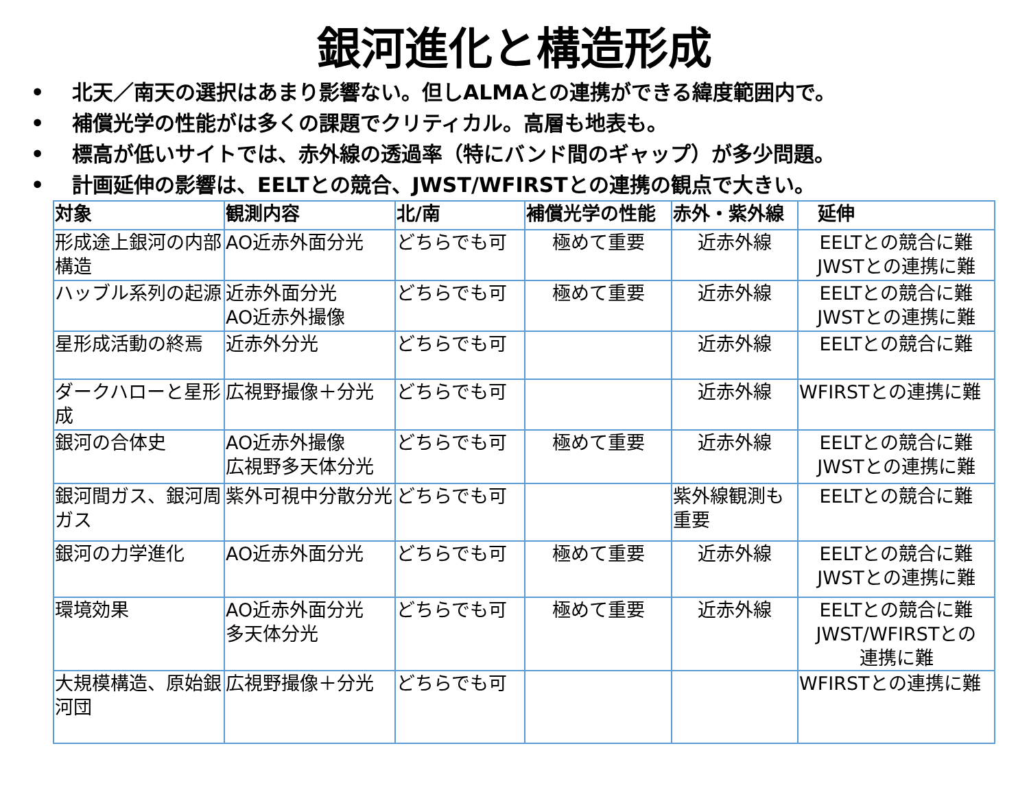銀河進化と構造形成
• 北天／南天の選択はあまり影響ない。但しALMAとの連携ができる緯度範囲内で。
• 補償光学の性能がは多くの課題でクリティカル。高層も地表も。
• 標高が低いサイトでは、赤外線の透過率（特にバンド間のギャップ）が多少問題。
• 計画延伸の影響は、EELTとの競合、JWST/WFIRSTとの連携の観点で大きい。
| 対象 | 観測内容 | 北/南 | 補償光学の性能 | 赤外・紫外線 | 延伸 |
| --- | --- | --- | --- | --- | --- |
| 形成途上銀河の内部構造 | AO近赤外面分光 | どちらでも可 | 極めて重要 | 近赤外線 | EELTとの競合に難 JWSTとの連携に難 |
| ハッブル系列の起源 | 近赤外面分光 AO近赤外撮像 | どちらでも可 | 極めて重要 | 近赤外線 | EELTとの競合に難 JWSTとの連携に難 |
| 星形成活動の終焉 | 近赤外分光 | どちらでも可 | | 近赤外線 | EELTとの競合に難 |
| ダークハローと星形成 | 広視野撮像＋分光 | どちらでも可 | | 近赤外線 | WFIRSTとの連携に難 |
| 銀河の合体史 | AO近赤外撮像 広視野多天体分光 | どちらでも可 | 極めて重要 | 近赤外線 | EELTとの競合に難 JWSTとの連携に難 |
| 銀河間ガス、銀河周ガス | 紫外可視中分散分光 | どちらでも可 | | 紫外線観測も重要 | EELTとの競合に難 |
| 銀河の力学進化 | AO近赤外面分光 | どちらでも可 | 極めて重要 | 近赤外線 | EELTとの競合に難 JWSTとの連携に難 |
| 環境効果 | AO近赤外面分光 多天体分光 | どちらでも可 | 極めて重要 | 近赤外線 | EELTとの競合に難 JWST/WFIRSTとの 連携に難 |
| 大規模構造、原始銀河団 | 広視野撮像＋分光 | どちらでも可 | | | WFIRSTとの連携に難 |